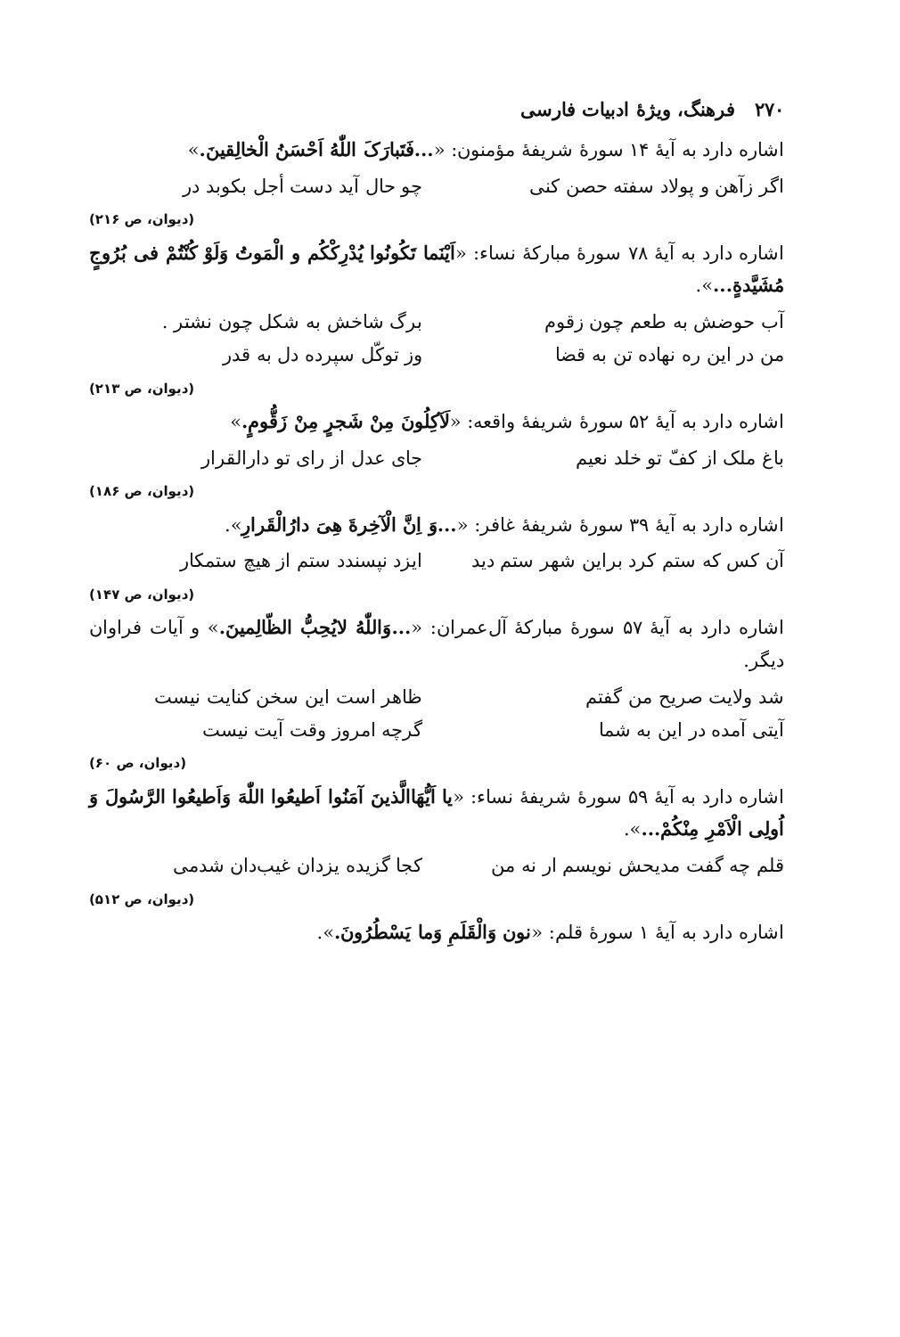۲۷۰ فرهنگ، ویژهٔ ادبیات فارسی
اشاره دارد به آیهٔ ۱۴ سورهٔ شریفهٔ مؤمنون: «...فَتَبارَکَ اللّٰهُ اَحْسَنُ الْخالِقینَ.»
اگر زآهن و پولاد سفته حصن کنی چو حال آید دست أجل بکوبد در
(دیوان، ص ۲۱۶)
اشاره دارد به آیهٔ ۷۸ سورهٔ مبارکهٔ نساء: «اَیْنَما تَکُونُوا یُدْرِکْکُم و الْمَوتُ وَلَوْ کُنْتُمْ فی بُرُوجٍ مُشَیَّدةٍ...».
آب حوضش به طعم چون زقوم برگ شاخش به شکل چون نشتر .
من در این ره نهاده تن به قضا وز توکّل سپرده دل به قدر
(دیوان، ص ۲۱۳)
اشاره دارد به آیهٔ ۵۲ سورهٔ شریفهٔ واقعه: «لَآکِلُونَ مِنْ شَجرٍ مِنْ زَقُّومٍ.»
باغ ملک از کفّ تو خلد نعیم جای عدل از رای تو دارالقرار
(دیوان، ص ۱۸۶)
اشاره دارد به آیهٔ ۳۹ سورهٔ شریفهٔ غافر: «...وَ اِنَّ الْآخِرةَ هِیَ دارُالْقَرارِ».
آن کس که ستم کرد براین شهر ستم دید ایزد نپسندد ستم از هیچ ستمکار
(دیوان، ص ۱۴۷)
اشاره دارد به آیهٔ ۵۷ سورهٔ مبارکهٔ آل‌عمران: «...وَاللّٰهُ لایُحِبُّ الظّالِمینَ.» و آیات فراوان دیگر.
شد ولایت صریح من گفتم ظاهر است این سخن کنایت نیست
آیتی آمده در این به شما گرچه امروز وقت آیت نیست
(دیوان، ص ۶۰)
اشاره دارد به آیهٔ ۵۹ سورهٔ شریفهٔ نساء: «یا اَیُّهَاالَّذینَ آمَنُوا اَطیعُوا اللّٰهَ وَاَطیعُوا الرَّسُولَ وَ اُولِی الْاَمْرِ مِنْکُمْ...».
قلم چه گفت مدیحش نویسم ار نه من کجا گزیده یزدان غیب‌دان شدمی
(دیوان، ص ۵۱۲)
اشاره دارد به آیهٔ ۱ سورهٔ قلم: «نون وَالْقَلَمِ وَما یَسْطُرُونَ.».